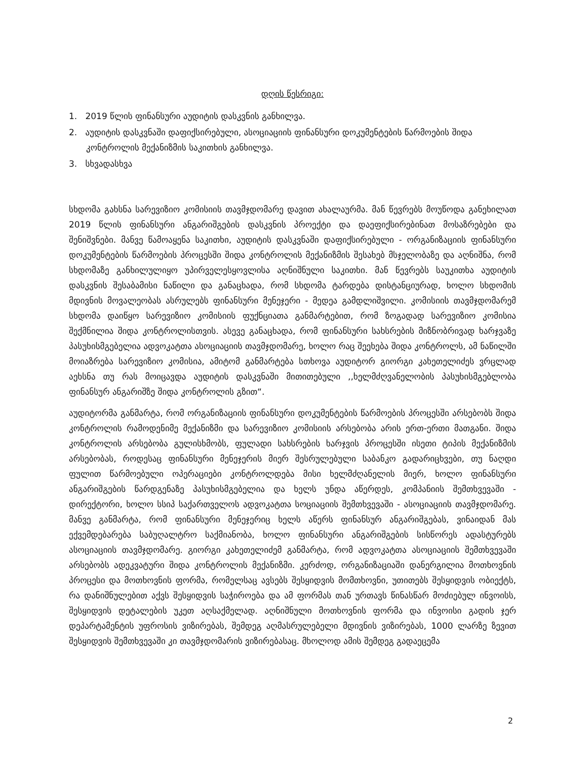დღის წესრიგი:
1. 2019 წლის ფინანსური აუდიტის დასკვნის განხილვა.
2. აუდიტის დასკვნაში დაფიქსირებული, ასოციაციის ფინანსური დოკუმენტების წარმოების შიდა კონტროლის მექანიზმის საკითხის განხილვა.
3. სხვადასხვა
სხდომა გახსნა სარევიზიო კომისიის თავმჯდომარე დავით ახალაურმა. მან წევრებს მოუწოდა განეხილათ 2019 წლის ფინანსური ანგარიშგების დასკვნის პროექტი და დაეფიქსირებინათ მოსაზრებები და შენიშვნები. მანვე წამოაყენა საკითხი, აუდიტის დასკვნაში დაფიქსირებული - ორგანიზაციის ფინანსური დოკუმენტების წარმოების პროცესში შიდა კონტროლის მექანიზმის შესახებ მსჯელობაზე და აღნიშნა, რომ სხდომაზე განხილულიყო უპირველესყოვლისა აღნიშნული საკითხი. მან წევრებს საუკითხა აუდიტის დასკვნის შესაბამისი ნაწილი და განაცხადა, რომ სხდომა ტარდება დისტანციურად, ხოლო სხდომის მდივნის მოვალეობას ასრულებს ფინანსური მენეჯერი - მედეა გამდლიშვილი. კომისიის თავმჯდომარემ სხდომა დაიწყო სარევიზიო კომისიის ფუქნციათა განმარტებით, რომ ზოგადად სარევიზიო კომისია შექმნილია შიდა კონტროლისთვის. ასევე განაცხადა, რომ ფინანსური სახსრების მიზნობრივად ხარჯვაზე პასუხისმგებელია ადვოკატთა ასოციაციის თავმჯდომარე, ხოლო რაც შეეხება შიდა კონტროლს, ამ ნაწილში მოიაზრება სარევიზიო კომისია, ამიტომ განმარტება სთხოვა აუდიტორ გიორგი კახეთელიძეს ვრცლად აეხსნა თუ რას მოიცავდა აუდიტის დასკვნაში მითითებული ,,ხელმძღვანელობის პასუხისმგებლობა ფინანსურ ანგარიშზე შიდა კონტროლის გზით“.
აუდიტორმა განმარტა, რომ ორგანიზაციის ფინანსური დოკუმენტების წარმოების პროცესში არსებობს შიდა კონტროლის რამოდენიმე მექანიზმი და სარევიზიო კომისიის არსებობა არის ერთ-ერთი მათგანი. შიდა კონტროლის არსებობა გულისხმობს, ფულადი სახსრების ხარჯვის პროცესში ისეთი ტიპის მექანიზმის არსებობას, როდესაც ფინანსური მენეჯერის მიერ შესრულებული საბანკო გადარიცხვები, თუ ნაღდი ფულით წარმოებული ოპერაციები კონტროლდება მისი ხელმძღანელის მიერ, ხოლო ფინანსური ანგარიშგების წარდგენაზე პასუხისმგებელია და ხელს უნდა აწერდეს, კომპანიის შემთხვევაში - დირექტორი, ხოლო სსიპ საქართველოს ადვოკატთა სოციაციის შემთხვევაში - ასოციაციის თავმჯდომარე. მანვე განმარტა, რომ ფინანსური მენეჯერიც ხელს აწერს ფინანსურ ანგარიშგებას, ვინაიდან მას ექვემდებარება საბუღალტრო საქმიანობა, ხოლო ფინანსური ანგარიშგების სისწორეს ადასტურებს ასოციაციის თავმჯდომარე. გიორგი კახეთელიძემ განმარტა, რომ ადვოკატთა ასოციაციის შემთხვევაში არსებობს ადეკვატური შიდა კონტროლის მექანიზმი. კერძოდ, ორგანიზაციაში დანერგილია მოთხოვნის პროცესი და მოთხოვნის ფორმა, რომელსაც ავსებს შესყიდვის მომთხოვნი, უთითებს შესყიდვის ობიექტს, რა დანიშნულებით აქვს შესყიდვის საჭიროება და ამ ფორმას თან ურთავს წინასწარ მოძიებულ ინვოისს, შესყიდვის დეტალების უკეთ აღსაქმელად. აღნიშნული მოთხოვნის ფორმა და ინვოისი გადის ჯერ დეპარტამენტის უფროსის ვიზირებას, შემდეგ აღმასრულებელი მდივნის ვიზირებას, 1000 ლარზე ზევით შესყიდვის შემთხვევაში კი თავმჯდომარის ვიზირებასაც. მხოლოდ ამის შემდეგ გადაეცემა
2